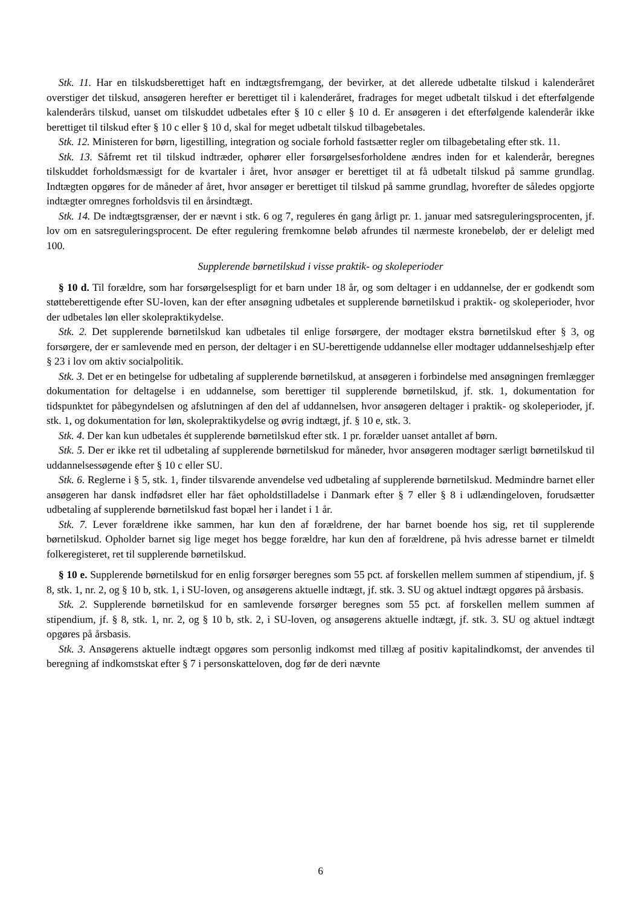Stk. 11. Har en tilskudsberettiget haft en indtægtsfremgang, der bevirker, at det allerede udbetalte tilskud i kalenderåret overstiger det tilskud, ansøgeren herefter er berettiget til i kalenderåret, fradrages for meget udbetalt tilskud i det efterfølgende kalenderårs tilskud, uanset om tilskuddet udbetales efter § 10 c eller § 10 d. Er ansøgeren i det efterfølgende kalenderår ikke berettiget til tilskud efter § 10 c eller § 10 d, skal for meget udbetalt tilskud tilbagebetales.
Stk. 12. Ministeren for børn, ligestilling, integration og sociale forhold fastsætter regler om tilbagebetaling efter stk. 11.
Stk. 13. Såfremt ret til tilskud indtræder, ophører eller forsørgelsesforholdene ændres inden for et kalenderår, beregnes tilskuddet forholdsmæssigt for de kvartaler i året, hvor ansøger er berettiget til at få udbetalt tilskud på samme grundlag. Indtægten opgøres for de måneder af året, hvor ansøger er berettiget til tilskud på samme grundlag, hvorefter de således opgjorte indtægter omregnes forholdsvis til en årsindtægt.
Stk. 14. De indtægtsgrænser, der er nævnt i stk. 6 og 7, reguleres én gang årligt pr. 1. januar med satsreguleringsprocenten, jf. lov om en satsreguleringsprocent. De efter regulering fremkomne beløb afrundes til nærmeste kronebeløb, der er deleligt med 100.
Supplerende børnetilskud i visse praktik- og skoleperioder
§ 10 d. Til forældre, som har forsørgelsespligt for et barn under 18 år, og som deltager i en uddannelse, der er godkendt som støtteberettigende efter SU-loven, kan der efter ansøgning udbetales et supplerende børnetilskud i praktik- og skoleperioder, hvor der udbetales løn eller skolepraktikydelse.
Stk. 2. Det supplerende børnetilskud kan udbetales til enlige forsørgere, der modtager ekstra børnetilskud efter § 3, og forsørgere, der er samlevende med en person, der deltager i en SU-berettigende uddannelse eller modtager uddannelseshjælp efter § 23 i lov om aktiv socialpolitik.
Stk. 3. Det er en betingelse for udbetaling af supplerende børnetilskud, at ansøgeren i forbindelse med ansøgningen fremlægger dokumentation for deltagelse i en uddannelse, som berettiger til supplerende børnetilskud, jf. stk. 1, dokumentation for tidspunktet for påbegyndelsen og afslutningen af den del af uddannelsen, hvor ansøgeren deltager i praktik- og skoleperioder, jf. stk. 1, og dokumentation for løn, skolepraktikydelse og øvrig indtægt, jf. § 10 e, stk. 3.
Stk. 4. Der kan kun udbetales ét supplerende børnetilskud efter stk. 1 pr. forælder uanset antallet af børn.
Stk. 5. Der er ikke ret til udbetaling af supplerende børnetilskud for måneder, hvor ansøgeren modtager særligt børnetilskud til uddannelsessøgende efter § 10 c eller SU.
Stk. 6. Reglerne i § 5, stk. 1, finder tilsvarende anvendelse ved udbetaling af supplerende børnetilskud. Medmindre barnet eller ansøgeren har dansk indfødsret eller har fået opholdstilladelse i Danmark efter § 7 eller § 8 i udlændingeloven, forudsætter udbetaling af supplerende børnetilskud fast bopæl her i landet i 1 år.
Stk. 7. Lever forældrene ikke sammen, har kun den af forældrene, der har barnet boende hos sig, ret til supplerende børnetilskud. Opholder barnet sig lige meget hos begge forældre, har kun den af forældrene, på hvis adresse barnet er tilmeldt folkeregisteret, ret til supplerende børnetilskud.
§ 10 e. Supplerende børnetilskud for en enlig forsørger beregnes som 55 pct. af forskellen mellem summen af stipendium, jf. § 8, stk. 1, nr. 2, og § 10 b, stk. 1, i SU-loven, og ansøgerens aktuelle indtægt, jf. stk. 3. SU og aktuel indtægt opgøres på årsbasis.
Stk. 2. Supplerende børnetilskud for en samlevende forsørger beregnes som 55 pct. af forskellen mellem summen af stipendium, jf. § 8, stk. 1, nr. 2, og § 10 b, stk. 2, i SU-loven, og ansøgerens aktuelle indtægt, jf. stk. 3. SU og aktuel indtægt opgøres på årsbasis.
Stk. 3. Ansøgerens aktuelle indtægt opgøres som personlig indkomst med tillæg af positiv kapitalindkomst, der anvendes til beregning af indkomstskat efter § 7 i personskatteloven, dog før de deri nævnte
6